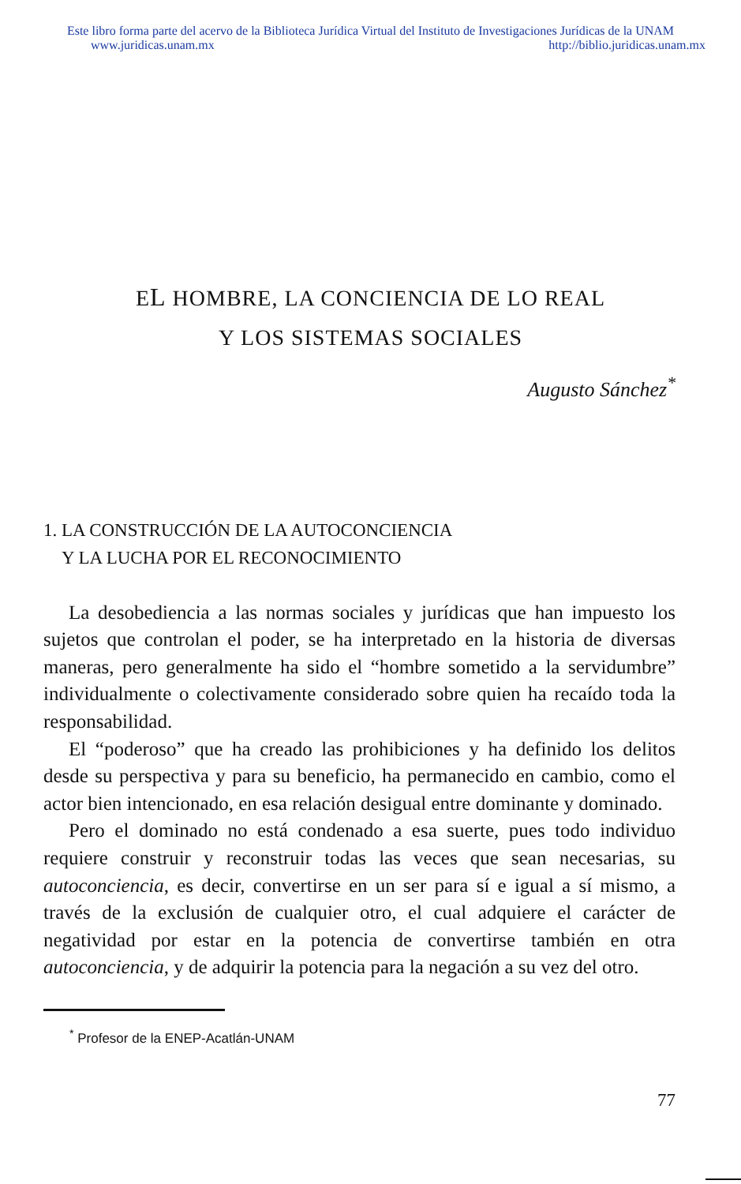Este libro forma parte del acervo de la Biblioteca Jurídica Virtual del Instituto de Investigaciones Jurídicas de la UNAM
www.juridicas.unam.mx http://biblio.juridicas.unam.mx
EL HOMBRE, LA CONCIENCIA DE LO REAL
Y LOS SISTEMAS SOCIALES
Augusto Sánchez<sup>*</sup>
1. LA CONSTRUCCIÓN DE LA AUTOCONCIENCIA
Y LA LUCHA POR EL RECONOCIMIENTO
La desobediencia a las normas sociales y jurídicas que han impuesto los sujetos que controlan el poder, se ha interpretado en la historia de diversas maneras, pero generalmente ha sido el “hombre sometido a la servidumbre” individualmente o colectivamente considerado sobre quien ha recaído toda la responsabilidad.
El “poderoso” que ha creado las prohibiciones y ha definido los delitos desde su perspectiva y para su beneficio, ha permanecido en cambio, como el actor bien intencionado, en esa relación desigual entre dominante y dominado.
Pero el dominado no está condenado a esa suerte, pues todo individuo requiere construir y reconstruir todas las veces que sean necesarias, su autoconciencia, es decir, convertirse en un ser para sí e igual a sí mismo, a través de la exclusión de cualquier otro, el cual adquiere el carácter de negatividad por estar en la potencia de convertirse también en otra autoconciencia, y de adquirir la potencia para la negación a su vez del otro.
<sup>*</sup> Profesor de la ENEP-Acatlán-UNAM
77